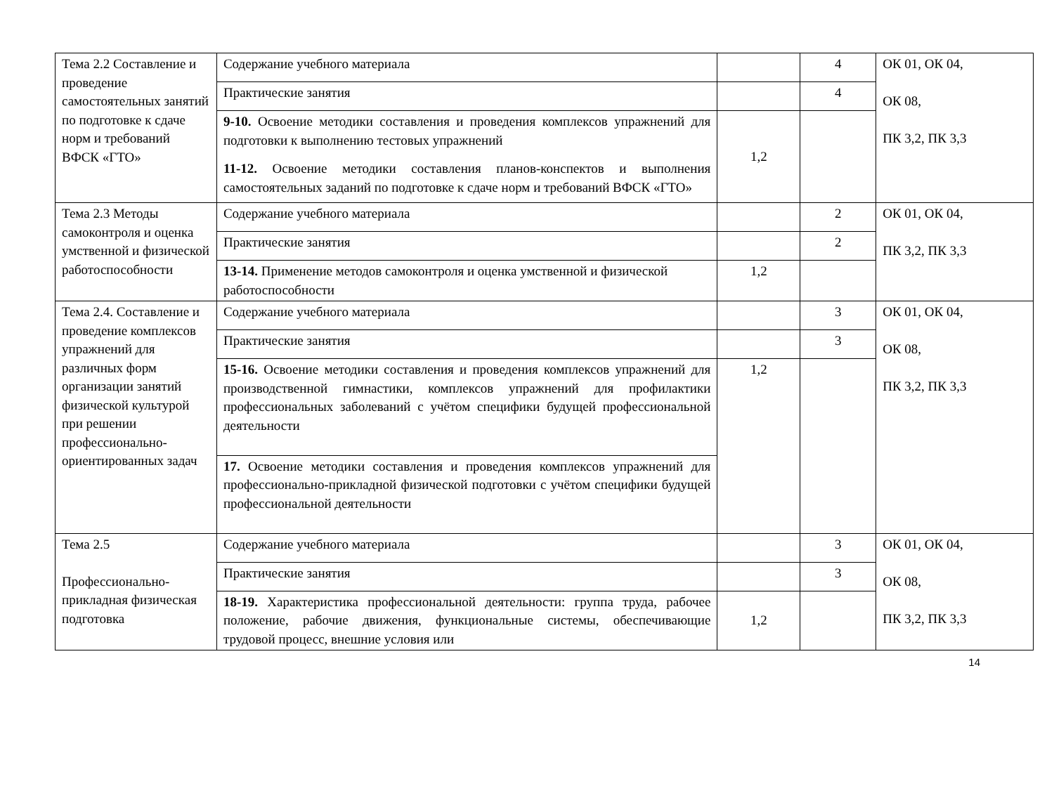| Тема 2.2 Составление и проведение самостоятельных занятий по подготовке к сдаче норм и требований ВФСК «ГТО» | Содержание учебного материала | | 4 | ОК 01, ОК 04, ОК 08, ПК 3,2, ПК 3,3 |
| | Практические занятия | | 4 | |
| | 9-10. Освоение методики составления и проведения комплексов упражнений для подготовки к выполнению тестовых упражнений 11-12. Освоение методики составления планов-конспектов и выполнения самостоятельных заданий по подготовке к сдаче норм и требований ВФСК «ГТО» | 1,2 | | |
| Тема 2.3 Методы самоконтроля и оценка умственной и физической работоспособности | Содержание учебного материала | | 2 | ОК 01, ОК 04, ПК 3,2, ПК 3,3 |
| | Практические занятия | | 2 | |
| | 13-14. Применение методов самоконтроля и оценка умственной и физической работоспособности | 1,2 | | |
| Тема 2.4. Составление и проведение комплексов упражнений для различных форм организации занятий физической культурой при решении профессионально-ориентированных задач | Содержание учебного материала | | 3 | ОК 01, ОК 04, ОК 08, ПК 3,2, ПК 3,3 |
| | Практические занятия | | 3 | |
| | 15-16. Освоение методики составления и проведения комплексов упражнений для производственной гимнастики, комплексов упражнений для профилактики профессиональных заболеваний с учётом специфики будущей профессиональной деятельности | 1,2 | | |
| | 17. Освоение методики составления и проведения комплексов упражнений для профессионально-прикладной физической подготовки с учётом специфики будущей профессиональной деятельности | | | |
| Тема 2.5 Профессионально-прикладная физическая подготовка | Содержание учебного материала | | 3 | ОК 01, ОК 04, ОК 08, ПК 3,2, ПК 3,3 |
| | Практические занятия | | 3 | |
| | 18-19. Характеристика профессиональной деятельности: группа труда, рабочее положение, рабочие движения, функциональные системы, обеспечивающие трудовой процесс, внешние условия или | 1,2 | | |
14